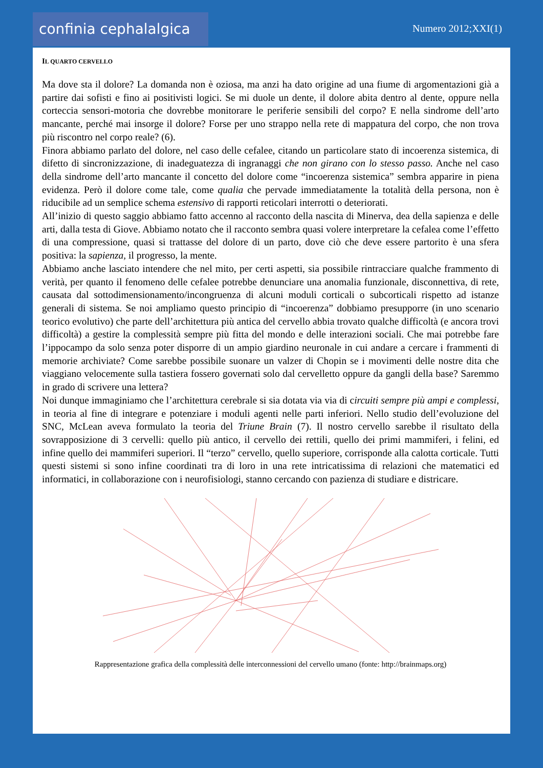confinia cephalalgica
Numero 2012;XXI(1)
IL QUARTO CERVELLO
Ma dove sta il dolore? La domanda non è oziosa, ma anzi ha dato origine ad una fiume di argomentazioni già a partire dai sofisti e fino ai positivisti logici. Se mi duole un dente, il dolore abita dentro al dente, oppure nella corteccia sensori-motoria che dovrebbe monitorare le periferie sensibili del corpo? E nella sindrome dell’arto mancante, perché mai insorge il dolore? Forse per uno strappo nella rete di mappatura del corpo, che non trova più riscontro nel corpo reale? (6).
Finora abbiamo parlato del dolore, nel caso delle cefalee, citando un particolare stato di incoerenza sistemica, di difetto di sincronizzazione, di inadeguatezza di ingranaggi che non girano con lo stesso passo. Anche nel caso della sindrome dell’arto mancante il concetto del dolore come “incoerenza sistemica” sembra apparire in piena evidenza. Però il dolore come tale, come qualia che pervade immediatamente la totalità della persona, non è riducibile ad un semplice schema estensivo di rapporti reticolari interrotti o deteriorati.
All’inizio di questo saggio abbiamo fatto accenno al racconto della nascita di Minerva, dea della sapienza e delle arti, dalla testa di Giove. Abbiamo notato che il racconto sembra quasi volere interpretare la cefalea come l’effetto di una compressione, quasi si trattasse del dolore di un parto, dove ciò che deve essere partorito è una sfera positiva: la sapienza, il progresso, la mente.
Abbiamo anche lasciato intendere che nel mito, per certi aspetti, sia possibile rintracciare qualche frammento di verità, per quanto il fenomeno delle cefalee potrebbe denunciare una anomalia funzionale, disconnettiva, di rete, causata dal sottodimensionamento/incongruenza di alcuni moduli corticali o subcorticali rispetto ad istanze generali di sistema. Se noi ampliamo questo principio di “incoerenza” dobbiamo presupporre (in uno scenario teorico evolutivo) che parte dell’architettura più antica del cervello abbia trovato qualche difficoltà (e ancora trovi difficoltà) a gestire la complessità sempre più fitta del mondo e delle interazioni sociali. Che mai potrebbe fare l’ippocampo da solo senza poter disporre di un ampio giardino neuronale in cui andare a cercare i frammenti di memorie archiviate? Come sarebbe possibile suonare un valzer di Chopin se i movimenti delle nostre dita che viaggiano velocemente sulla tastiera fossero governati solo dal cervelletto oppure da gangli della base? Saremmo in grado di scrivere una lettera?
Noi dunque immaginiamo che l’architettura cerebrale si sia dotata via via di circuiti sempre più ampi e complessi, in teoria al fine di integrare e potenziare i moduli agenti nelle parti inferiori. Nello studio dell’evoluzione del SNC, McLean aveva formulato la teoria del Triune Brain (7). Il nostro cervello sarebbe il risultato della sovrapposizione di 3 cervelli: quello più antico, il cervello dei rettili, quello dei primi mammiferi, i felini, ed infine quello dei mammiferi superiori. Il “terzo” cervello, quello superiore, corrisponde alla calotta corticale. Tutti questi sistemi si sono infine coordinati tra di loro in una rete intricatissima di relazioni che matematici ed informatici, in collaborazione con i neurofisiologi, stanno cercando con pazienza di studiare e districare.
Rappresentazione grafica della complessità delle interconnessioni del cervello umano (fonte: http://brainmaps.org)